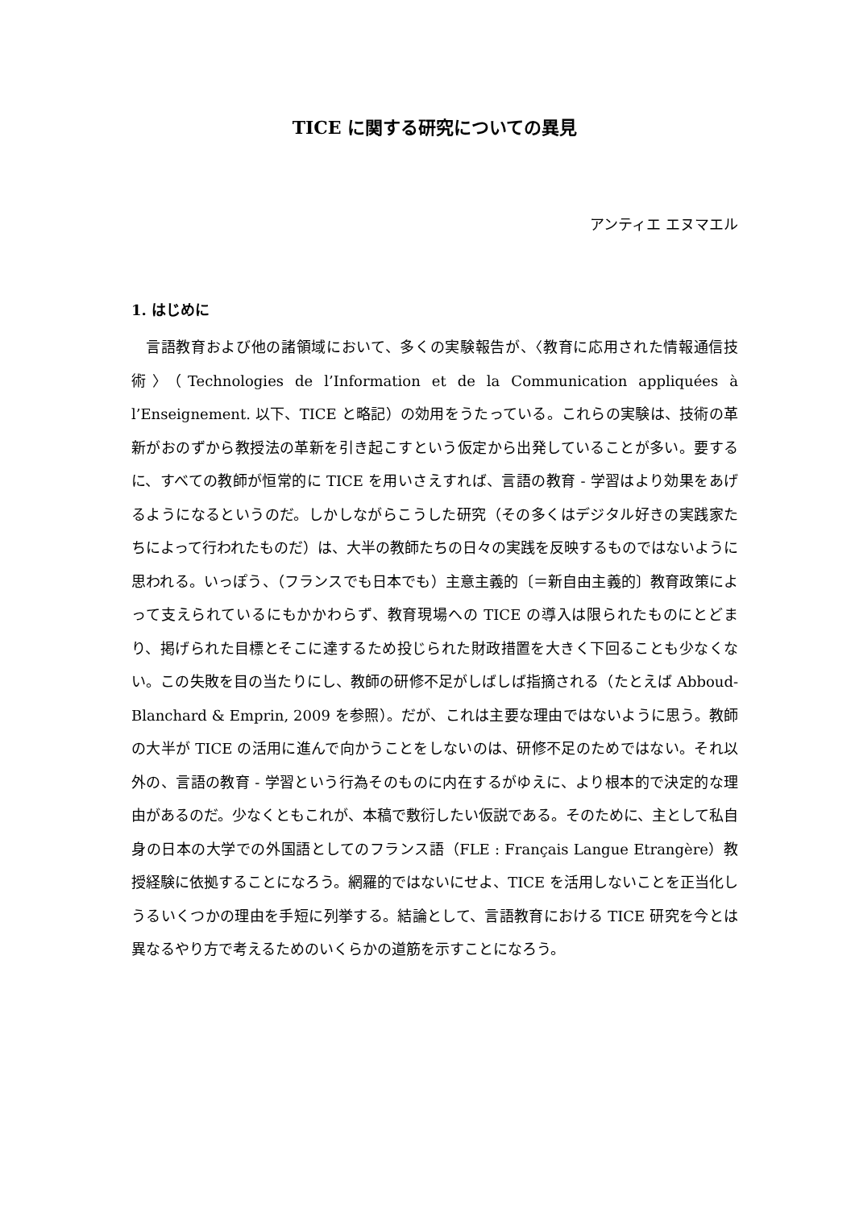TICE に関する研究についての異見
アンティエ エヌマエル
1. はじめに
言語教育および他の諸領域において、多くの実験報告が、〈教育に応用された情報通信技術〉（Technologies de l’Information et de la Communication appliquées à l’Enseignement. 以下、TICE と略記）の効用をうたっている。これらの実験は、技術の革新がおのずから教授法の革新を引き起こすという仮定から出発していることが多い。要するに、すべての教師が恒常的に TICE を用いさえすれば、言語の教育 - 学習はより効果をあげるようになるというのだ。しかしながらこうした研究（その多くはデジタル好きの実践家たちによって行われたものだ）は、大半の教師たちの日々の実践を反映するものではないように思われる。いっぽう、（フランスでも日本でも）主意主義的〔＝新自由主義的〕教育政策によって支えられているにもかかわらず、教育現場への TICE の導入は限られたものにとどまり、掲げられた目標とそこに達するため投じられた財政措置を大きく下回ることも少なくない。この失敗を目の当たりにし、教師の研修不足がしばしば指摘される（たとえば Abboud-Blanchard & Emprin, 2009 を参照）。だが、これは主要な理由ではないように思う。教師の大半が TICE の活用に進んで向かうことをしないのは、研修不足のためではない。それ以外の、言語の教育 - 学習という行為そのものに内在するがゆえに、より根本的で決定的な理由があるのだ。少なくともこれが、本稿で敷衍したい仮説である。そのために、主として私自身の日本の大学での外国語としてのフランス語（FLE : Français Langue Etrangère）教授経験に依拠することになろう。網羅的ではないにせよ、TICE を活用しないことを正当化しうるいくつかの理由を手短に列挙する。結論として、言語教育における TICE 研究を今とは異なるやり方で考えるためのいくらかの道筋を示すことになろう。